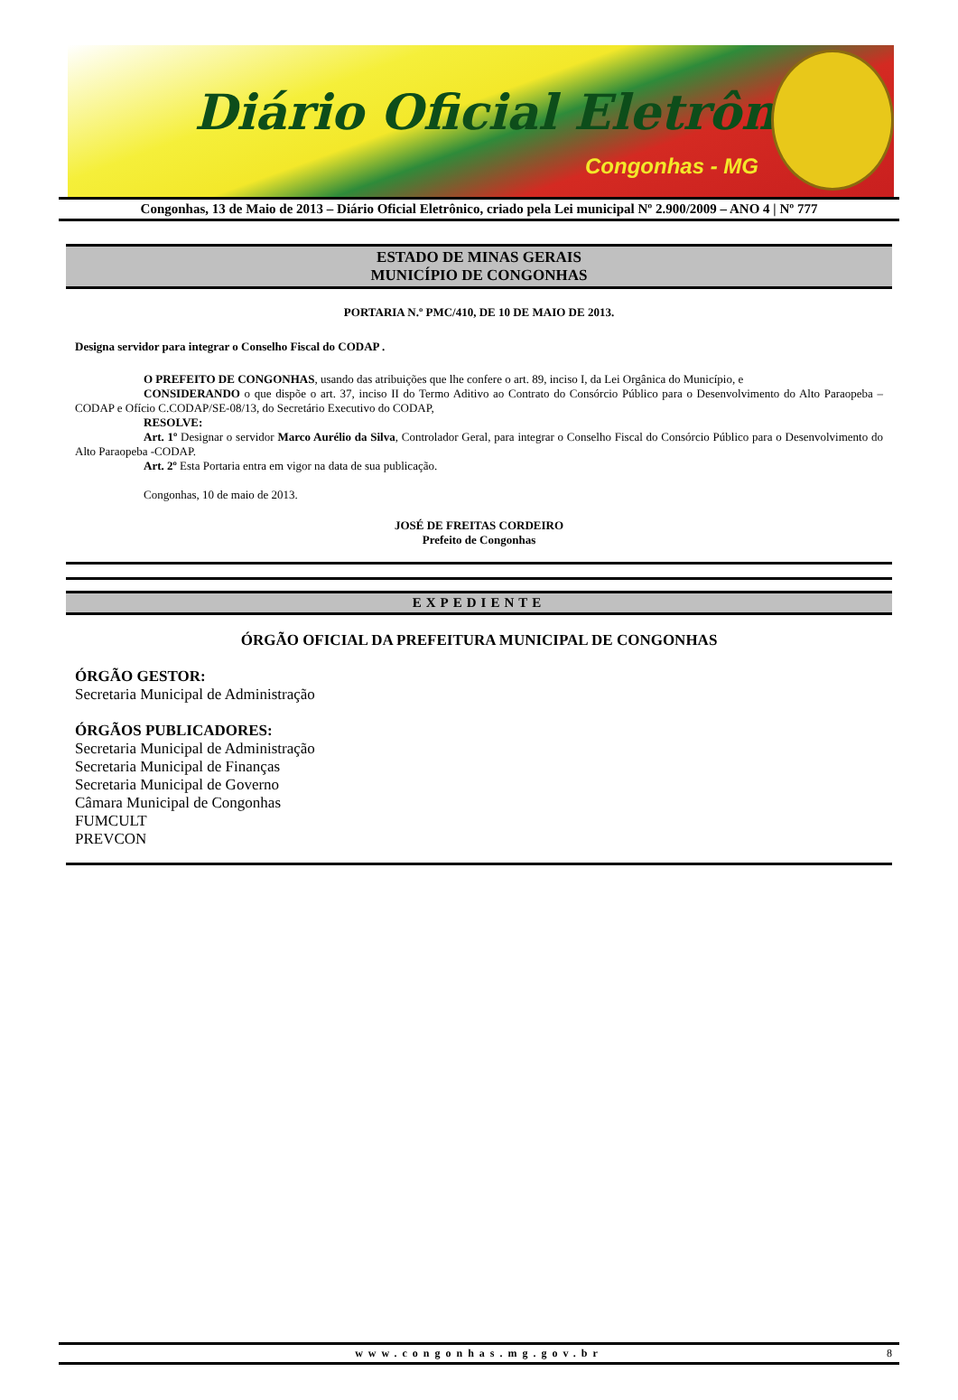Diário Oficial Eletrônico
Congonhas - MG
Congonhas, 13 de Maio de 2013 – Diário Oficial Eletrônico, criado pela Lei municipal Nº 2.900/2009 – ANO 4 | Nº 777
ESTADO DE MINAS GERAIS
MUNICÍPIO DE CONGONHAS
PORTARIA N.º PMC/410, DE 10 DE MAIO DE 2013.
Designa servidor para integrar o Conselho Fiscal do CODAP .
O PREFEITO DE CONGONHAS, usando das atribuições que lhe confere o art. 89, inciso I, da Lei Orgânica do Município, e
CONSIDERANDO o que dispõe o art. 37, inciso II do Termo Aditivo ao Contrato do Consórcio Público para o Desenvolvimento do Alto Paraopeba – CODAP e Ofício C.CODAP/SE-08/13, do Secretário Executivo do CODAP,
RESOLVE:
Art. 1º Designar o servidor Marco Aurélio da Silva, Controlador Geral, para integrar o Conselho Fiscal do Consórcio Público para o Desenvolvimento do Alto Paraopeba -CODAP.
Art. 2º Esta Portaria entra em vigor na data de sua publicação.
Congonhas, 10 de maio de 2013.
JOSÉ DE FREITAS CORDEIRO
Prefeito de Congonhas
EXPEDIENTE
ÓRGÃO OFICIAL DA PREFEITURA MUNICIPAL DE CONGONHAS
ÓRGÃO GESTOR:
Secretaria Municipal de Administração
ÓRGÃOS PUBLICADORES:
Secretaria Municipal de Administração
Secretaria Municipal de Finanças
Secretaria Municipal de Governo
Câmara Municipal de Congonhas
FUMCULT
PREVCON
www.congonhas.mg.gov.br 8